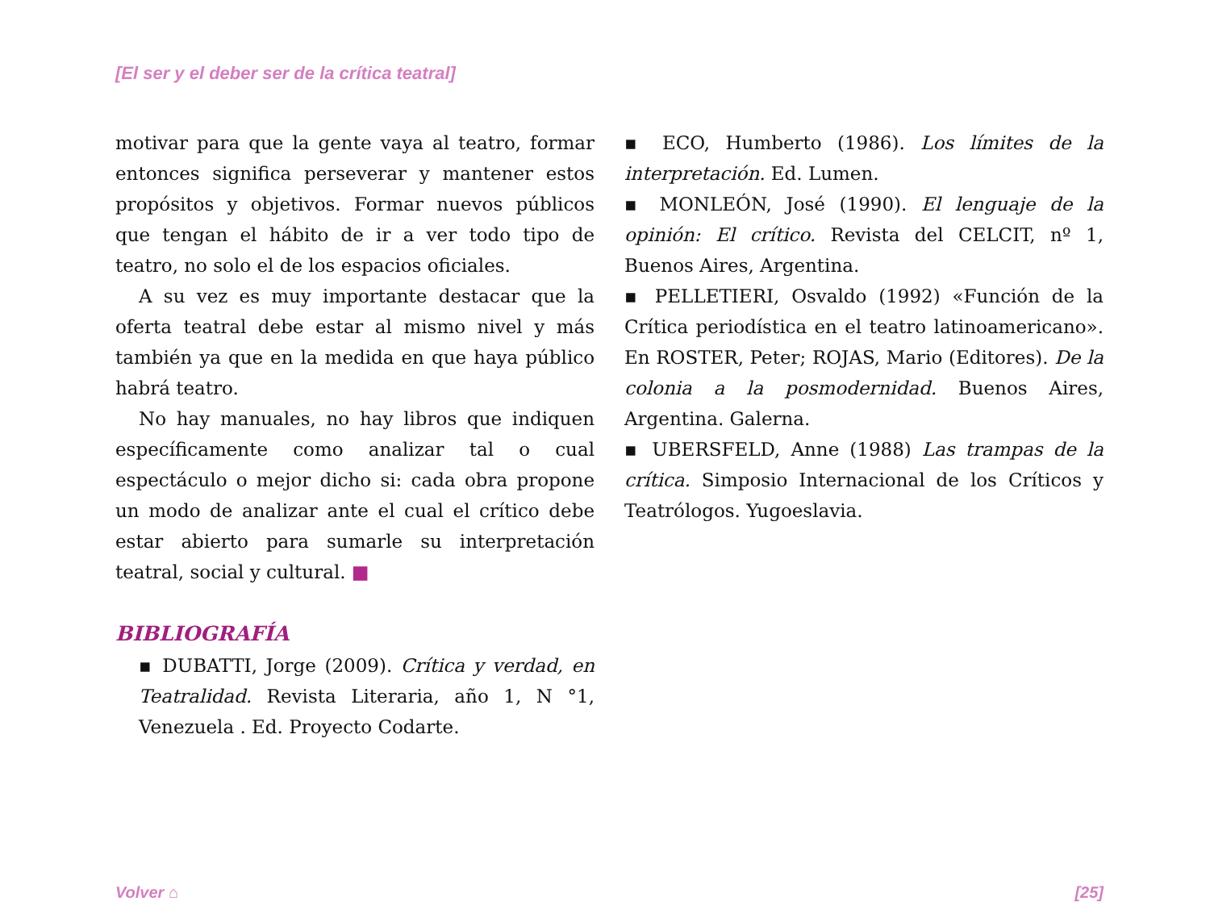[El ser y el deber ser de la crítica teatral]
motivar para que la gente vaya al teatro, formar entonces significa perseverar y mantener estos propósitos y objetivos. Formar nuevos públicos que tengan el hábito de ir a ver todo tipo de teatro, no solo el de los espacios oficiales.
A su vez es muy importante destacar que la oferta teatral debe estar al mismo nivel y más también ya que en la medida en que haya público habrá teatro.
No hay manuales, no hay libros que indiquen específicamente como analizar tal o cual espectáculo o mejor dicho si: cada obra propone un modo de analizar ante el cual el crítico debe estar abierto para sumarle su interpretación teatral, social y cultural. ■
BIBLIOGRAFÍA
▪ DUBATTI, Jorge (2009). Crítica y verdad, en Teatralidad. Revista Literaria, año 1, N °1, Venezuela . Ed. Proyecto Codarte.
▪ ECO, Humberto (1986). Los límites de la interpretación. Ed. Lumen.
▪ MONLEÓN, José (1990). El lenguaje de la opinión: El crítico. Revista del CELCIT, nº 1, Buenos Aires, Argentina.
▪ PELLETIERI, Osvaldo (1992) «Función de la Crítica periodística en el teatro latinoamericano». En ROSTER, Peter; ROJAS, Mario (Editores). De la colonia a la posmodernidad. Buenos Aires, Argentina. Galerna.
▪ UBERSFELD, Anne (1988) Las trampas de la crítica. Simposio Internacional de los Críticos y Teatrólogos. Yugoeslavia.
Volver ⌂ [25]